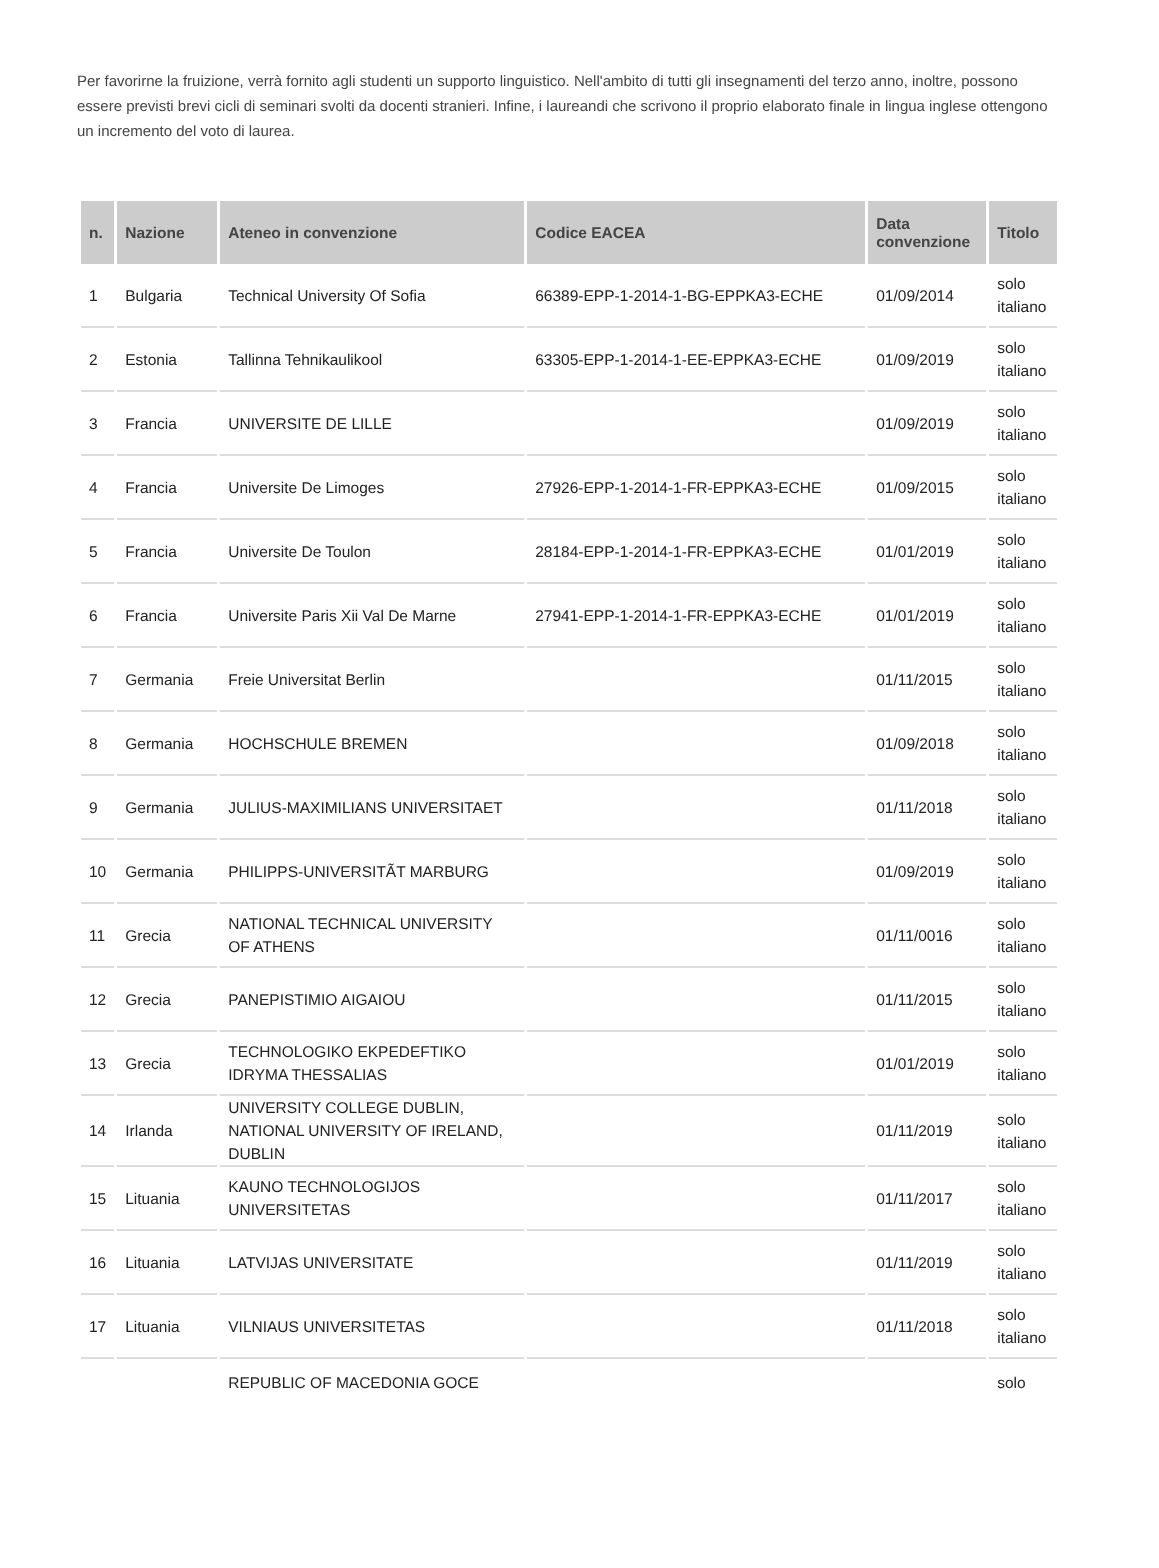Per favorirne la fruizione, verrà fornito agli studenti un supporto linguistico. Nell'ambito di tutti gli insegnamenti del terzo anno, inoltre, possono essere previsti brevi cicli di seminari svolti da docenti stranieri. Infine, i laureandi che scrivono il proprio elaborato finale in lingua inglese ottengono un incremento del voto di laurea.
| n. | Nazione | Ateneo in convenzione | Codice EACEA | Data convenzione | Titolo |
| --- | --- | --- | --- | --- | --- |
| 1 | Bulgaria | Technical University Of Sofia | 66389-EPP-1-2014-1-BG-EPPKA3-ECHE | 01/09/2014 | solo italiano |
| 2 | Estonia | Tallinna Tehnikaulikool | 63305-EPP-1-2014-1-EE-EPPKA3-ECHE | 01/09/2019 | solo italiano |
| 3 | Francia | UNIVERSITE DE LILLE | | 01/09/2019 | solo italiano |
| 4 | Francia | Universite De Limoges | 27926-EPP-1-2014-1-FR-EPPKA3-ECHE | 01/09/2015 | solo italiano |
| 5 | Francia | Universite De Toulon | 28184-EPP-1-2014-1-FR-EPPKA3-ECHE | 01/01/2019 | solo italiano |
| 6 | Francia | Universite Paris Xii Val De Marne | 27941-EPP-1-2014-1-FR-EPPKA3-ECHE | 01/01/2019 | solo italiano |
| 7 | Germania | Freie Universitat Berlin | | 01/11/2015 | solo italiano |
| 8 | Germania | HOCHSCHULE BREMEN | | 01/09/2018 | solo italiano |
| 9 | Germania | JULIUS-MAXIMILIANS UNIVERSITAET | | 01/11/2018 | solo italiano |
| 10 | Germania | PHILIPPS-UNIVERSITÃT MARBURG | | 01/09/2019 | solo italiano |
| 11 | Grecia | NATIONAL TECHNICAL UNIVERSITY OF ATHENS | | 01/11/0016 | solo italiano |
| 12 | Grecia | PANEPISTIMIO AIGAIOU | | 01/11/2015 | solo italiano |
| 13 | Grecia | TECHNOLOGIKO EKPEDEFTIKO IDRYMA THESSALIAS | | 01/01/2019 | solo italiano |
| 14 | Irlanda | UNIVERSITY COLLEGE DUBLIN, NATIONAL UNIVERSITY OF IRELAND, DUBLIN | | 01/11/2019 | solo italiano |
| 15 | Lituania | KAUNO TECHNOLOGIJOS UNIVERSITETAS | | 01/11/2017 | solo italiano |
| 16 | Lituania | LATVIJAS UNIVERSITATE | | 01/11/2019 | solo italiano |
| 17 | Lituania | VILNIAUS UNIVERSITETAS | | 01/11/2018 | solo italiano |
| | | REPUBLIC OF MACEDONIA GOCE | | | solo |